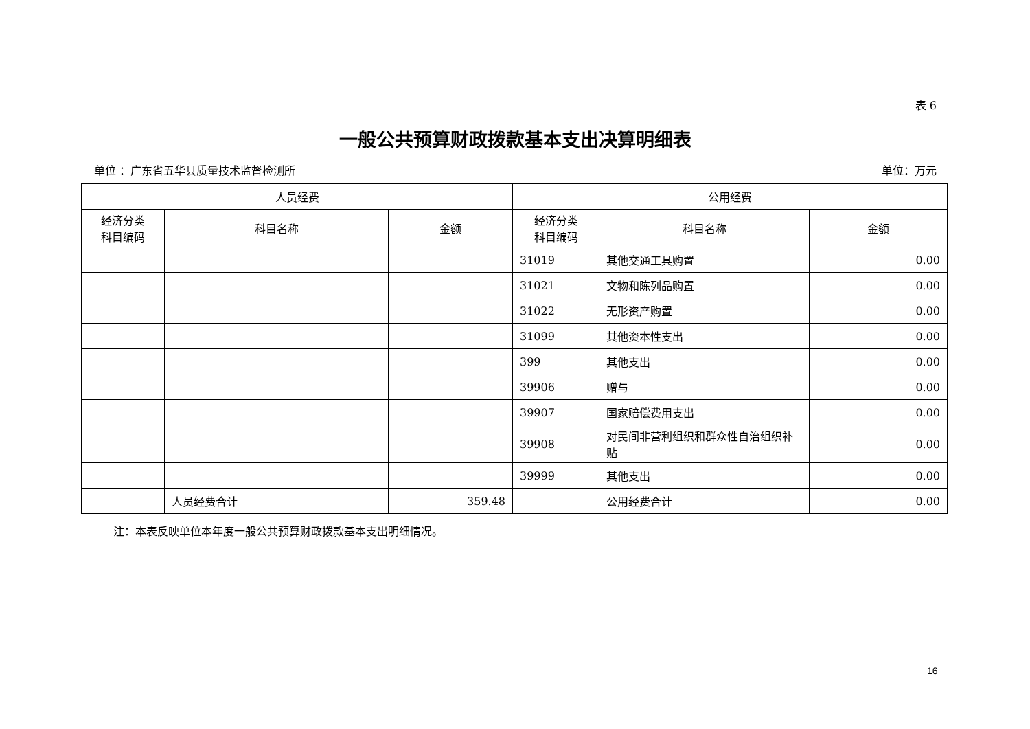表 6
一般公共预算财政拨款基本支出决算明细表
单位 ：广东省五华县质量技术监督检测所 单位：万元
| 人员经费 | | | 公用经费 | | |
| --- | --- | --- | --- | --- | --- |
| 经济分类 科目编码 | 科目名称 | 金额 | 经济分类 科目编码 | 科目名称 | 金额 |
| | | | 31019 | 其他交通工具购置 | 0.00 |
| | | | 31021 | 文物和陈列品购置 | 0.00 |
| | | | 31022 | 无形资产购置 | 0.00 |
| | | | 31099 | 其他资本性支出 | 0.00 |
| | | | 399 | 其他支出 | 0.00 |
| | | | 39906 | 赠与 | 0.00 |
| | | | 39907 | 国家赔偿费用支出 | 0.00 |
| | | | 39908 | 对民间非营利组织和群众性自治组织补贴 | 0.00 |
| | | | 39999 | 其他支出 | 0.00 |
| | 人员经费合计 | 359.48 | | 公用经费合计 | 0.00 |
注：本表反映单位本年度一般公共预算财政拨款基本支出明细情况。
16